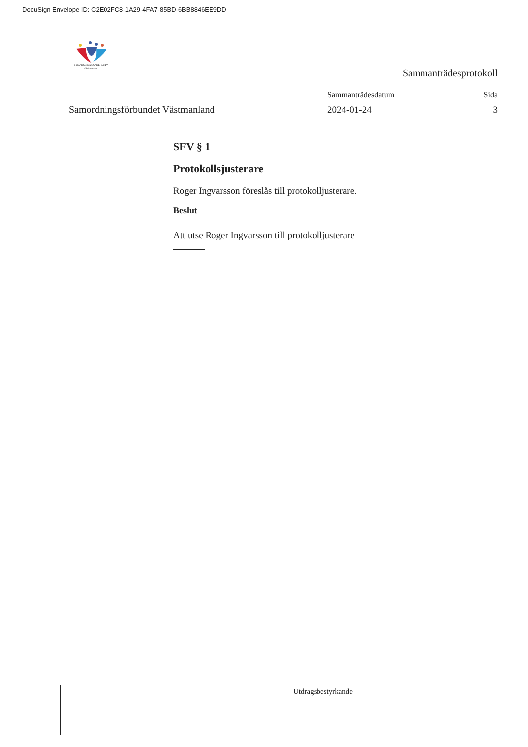DocuSign Envelope ID: C2E02FC8-1A29-4FA7-85BD-6BB8846EE9DD
SAMORDNINGSFÖRBUNDET
Västmanland
Sammanträdesprotokoll
Samordningsförbundet Västmanland
Sammanträdesdatum Sida
2024-01-24 3
SFV § 1
Protokollsjusterare
Roger Ingvarsson föreslås till protokolljusterare.
Beslut
Att utse Roger Ingvarsson till protokolljusterare
Utdragsbestyrkande